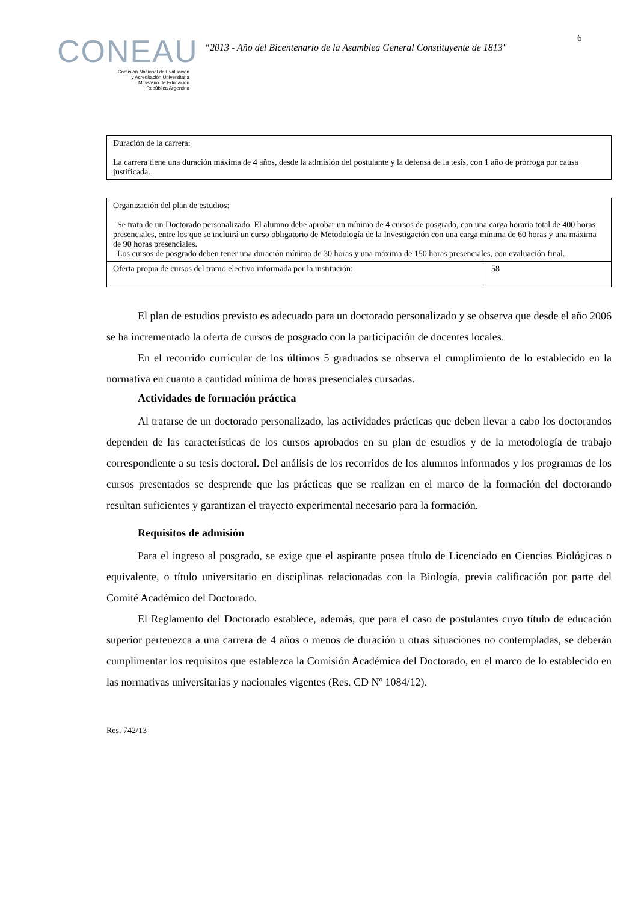CONEAU
Comisión Nacional de Evaluación
y Acreditación Universitaria
Ministerio de Educación
República Argentina
“2013 - Año del Bicentenario de la Asamblea General Constituyente de 1813"
6
| Duración de la carrera: La carrera tiene una duración máxima de 4 años, desde la admisión del postulante y la defensa de la tesis, con 1 año de prórroga por causa justificada. |
| Organización del plan de estudios: Se trata de un Doctorado personalizado. El alumno debe aprobar un mínimo de 4 cursos de posgrado, con una carga horaria total de 400 horas presenciales, entre los que se incluirá un curso obligatorio de Metodología de la Investigación con una carga mínima de 60 horas y una máxima de 90 horas presenciales. Los cursos de posgrado deben tener una duración mínima de 30 horas y una máxima de 150 horas presenciales, con evaluación final. | |
| Oferta propia de cursos del tramo electivo informada por la institución: | 58 |
El plan de estudios previsto es adecuado para un doctorado personalizado y se observa que desde el año 2006 se ha incrementado la oferta de cursos de posgrado con la participación de docentes locales.
En el recorrido curricular de los últimos 5 graduados se observa el cumplimiento de lo establecido en la normativa en cuanto a cantidad mínima de horas presenciales cursadas.
Actividades de formación práctica
Al tratarse de un doctorado personalizado, las actividades prácticas que deben llevar a cabo los doctorandos dependen de las características de los cursos aprobados en su plan de estudios y de la metodología de trabajo correspondiente a su tesis doctoral. Del análisis de los recorridos de los alumnos informados y los programas de los cursos presentados se desprende que las prácticas que se realizan en el marco de la formación del doctorando resultan suficientes y garantizan el trayecto experimental necesario para la formación.
Requisitos de admisión
Para el ingreso al posgrado, se exige que el aspirante posea título de Licenciado en Ciencias Biológicas o equivalente, o título universitario en disciplinas relacionadas con la Biología, previa calificación por parte del Comité Académico del Doctorado.
El Reglamento del Doctorado establece, además, que para el caso de postulantes cuyo título de educación superior pertenezca a una carrera de 4 años o menos de duración u otras situaciones no contempladas, se deberán cumplimentar los requisitos que establezca la Comisión Académica del Doctorado, en el marco de lo establecido en las normativas universitarias y nacionales vigentes (Res. CD Nº 1084/12).
Res. 742/13